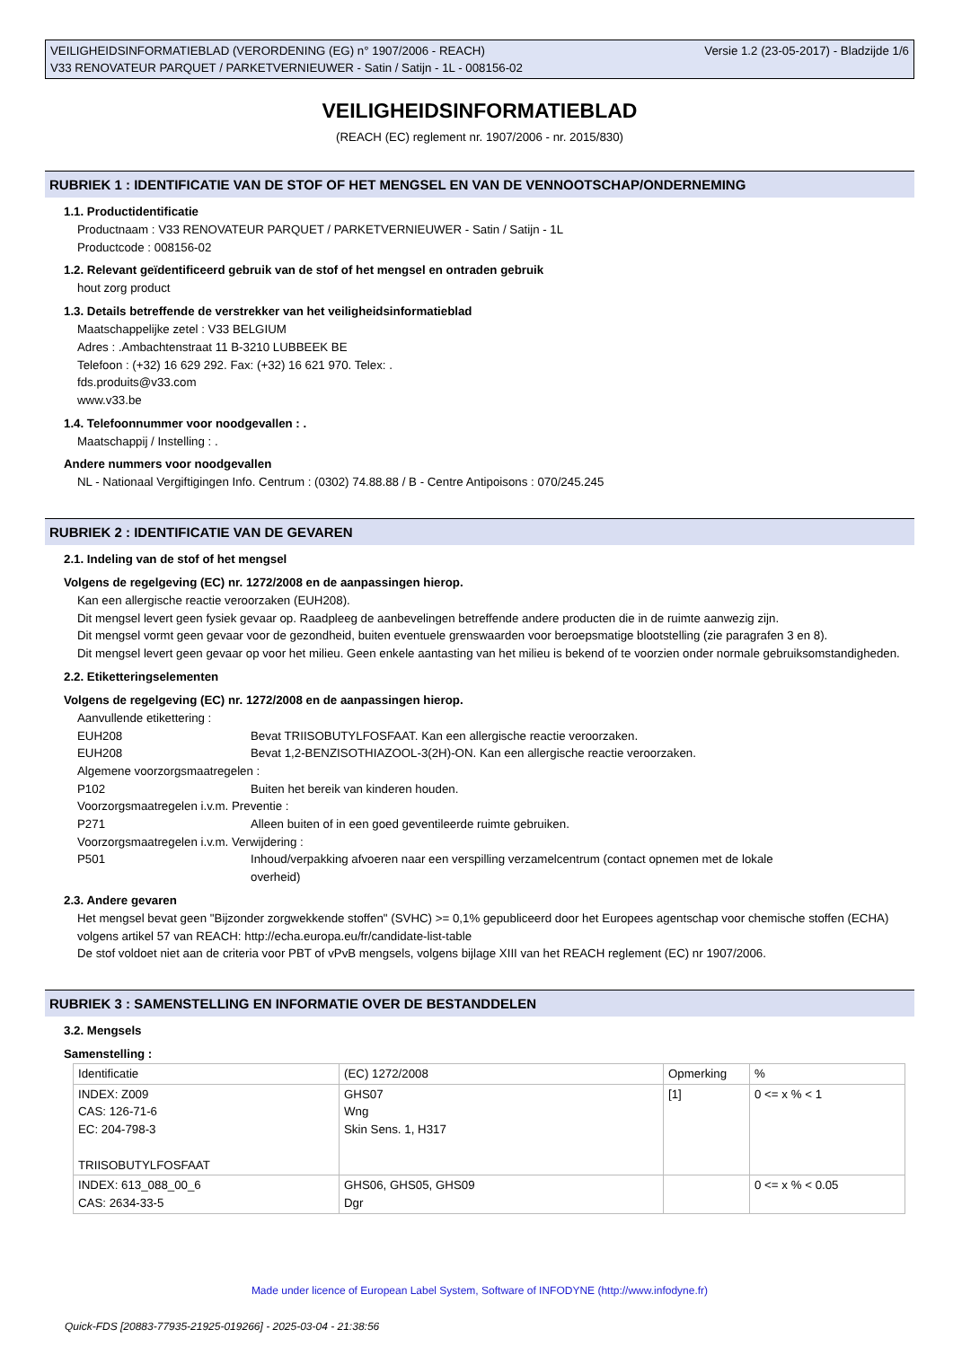VEILIGHEIDSINFORMATIEBLAD (VERORDENING (EG) n° 1907/2006 - REACH)
V33 RENOVATEUR PARQUET / PARKETVERNIEUWER - Satin / Satijn - 1L - 008156-02
Versie 1.2 (23-05-2017) - Bladzijde 1/6
VEILIGHEIDSINFORMATIEBLAD
(REACH (EC) reglement nr. 1907/2006 - nr. 2015/830)
RUBRIEK 1 : IDENTIFICATIE VAN DE STOF OF HET MENGSEL EN VAN DE VENNOOTSCHAP/ONDERNEMING
1.1. Productidentificatie
Productnaam : V33 RENOVATEUR PARQUET / PARKETVERNIEUWER - Satin / Satijn - 1L
Productcode : 008156-02
1.2. Relevant geïdentificeerd gebruik van de stof of het mengsel en ontraden gebruik
hout zorg product
1.3. Details betreffende de verstrekker van het veiligheidsinformatieblad
Maatschappelijke zetel : V33 BELGIUM
Adres : .Ambachtenstraat 11 B-3210 LUBBEEK BE
Telefoon : (+32) 16 629 292. Fax: (+32) 16 621 970. Telex: .
fds.produits@v33.com
www.v33.be
1.4. Telefoonnummer voor noodgevallen : .
Maatschappij / Instelling : .
Andere nummers voor noodgevallen
NL - Nationaal Vergiftigingen Info. Centrum : (0302) 74.88.88 / B - Centre Antipoisons : 070/245.245
RUBRIEK 2 : IDENTIFICATIE VAN DE GEVAREN
2.1. Indeling van de stof of het mengsel
Volgens de regelgeving (EC) nr. 1272/2008 en de aanpassingen hierop.
Kan een allergische reactie veroorzaken (EUH208).
Dit mengsel levert geen fysiek gevaar op. Raadpleeg de aanbevelingen betreffende andere producten die in de ruimte aanwezig zijn.
Dit mengsel vormt geen gevaar voor de gezondheid, buiten eventuele grenswaarden voor beroepsmatige blootstelling (zie paragrafen 3 en 8).
Dit mengsel levert geen gevaar op voor het milieu. Geen enkele aantasting van het milieu is bekend of te voorzien onder normale gebruiksomstandigheden.
2.2. Etiketteringselementen
Volgens de regelgeving (EC) nr. 1272/2008 en de aanpassingen hierop.
Aanvullende etikettering :
EUH208 Bevat TRIISOBUTYLFOSFAAT. Kan een allergische reactie veroorzaken.
EUH208 Bevat 1,2-BENZISOTHIAZOOL-3(2H)-ON. Kan een allergische reactie veroorzaken.
Algemene voorzorgsmaatregelen :
P102 Buiten het bereik van kinderen houden.
Voorzorgsmaatregelen i.v.m. Preventie :
P271 Alleen buiten of in een goed geventileerde ruimte gebruiken.
Voorzorgsmaatregelen i.v.m. Verwijdering :
P501 Inhoud/verpakking afvoeren naar een verspilling verzamelcentrum (contact opnemen met de lokale overheid)
2.3. Andere gevaren
Het mengsel bevat geen "Bijzonder zorgwekkende stoffen" (SVHC) >= 0,1% gepubliceerd door het Europees agentschap voor chemische stoffen (ECHA) volgens artikel 57 van REACH: http://echa.europa.eu/fr/candidate-list-table
De stof voldoet niet aan de criteria voor PBT of vPvB mengsels, volgens bijlage XIII van het REACH reglement (EC) nr 1907/2006.
RUBRIEK 3 : SAMENSTELLING EN INFORMATIE OVER DE BESTANDDELEN
3.2. Mengsels
Samenstelling :
| Identificatie | (EC) 1272/2008 | Opmerking | % |
| INDEX: Z009 CAS: 126-71-6 EC: 204-798-3 TRIISOBUTYLFOSFAAT | GHS07 Wng Skin Sens. 1, H317 | [1] | 0 <= x % < 1 |
| INDEX: 613_088_00_6 CAS: 2634-33-5 | GHS06, GHS05, GHS09 Dgr | | 0 <= x % < 0.05 |
Made under licence of European Label System, Software of INFODYNE (http://www.infodyne.fr)
Quick-FDS [20883-77935-21925-019266] - 2025-03-04 - 21:38:56